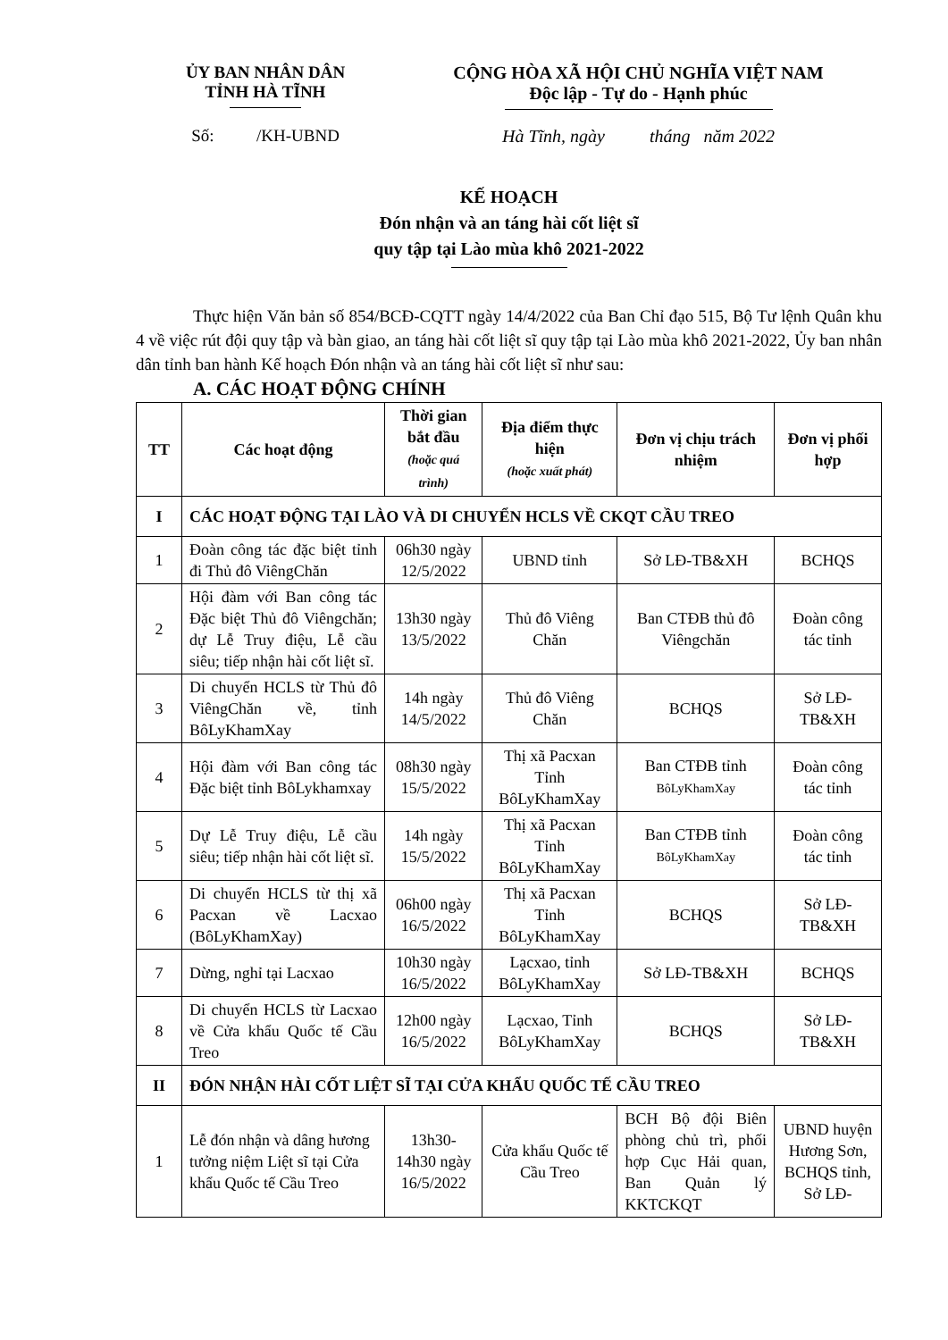ỦY BAN NHÂN DÂN
TỈNH HÀ TĨNH
CỘNG HÒA XÃ HỘI CHỦ NGHĨA VIỆT NAM
Độc lập - Tự do - Hạnh phúc
Số: /KH-UBND Hà Tĩnh, ngày tháng năm 2022
KẾ HOẠCH
Đón nhận và an táng hài cốt liệt sĩ
quy tập tại Lào mùa khô 2021-2022
Thực hiện Văn bản số 854/BCĐ-CQTT ngày 14/4/2022 của Ban Chỉ đạo 515, Bộ Tư lệnh Quân khu 4 về việc rút đội quy tập và bàn giao, an táng hài cốt liệt sĩ quy tập tại Lào mùa khô 2021-2022, Ủy ban nhân dân tỉnh ban hành Kế hoạch Đón nhận và an táng hài cốt liệt sĩ như sau:
A. CÁC HOẠT ĐỘNG CHÍNH
| TT | Các hoạt động | Thời gian bắt đầu (hoặc quá trình) | Địa điểm thực hiện (hoặc xuất phát) | Đơn vị chịu trách nhiệm | Đơn vị phối hợp |
| --- | --- | --- | --- | --- | --- |
| I | CÁC HOẠT ĐỘNG TẠI LÀO VÀ DI CHUYỂN HCLS VỀ CKQT CẦU TREO | | | | |
| 1 | Đoàn công tác đặc biệt tỉnh đi Thủ đô ViêngChăn | 06h30 ngày 12/5/2022 | UBND tỉnh | Sở LĐ-TB&XH | BCHQS |
| 2 | Hội đàm với Ban công tác Đặc biệt Thủ đô Viêngchăn; dự Lễ Truy điệu, Lễ cầu siêu; tiếp nhận hài cốt liệt sĩ. | 13h30 ngày 13/5/2022 | Thủ đô Viêng Chăn | Ban CTĐB thủ đô Viêngchăn | Đoàn công tác tỉnh |
| 3 | Di chuyển HCLS từ Thủ đô ViêngChăn về, tỉnh BôLyKhamXay | 14h ngày 14/5/2022 | Thủ đô Viêng Chăn | BCHQS | Sở LĐ-TB&XH |
| 4 | Hội đàm với Ban công tác Đặc biệt tỉnh BôLykhamxay | 08h30 ngày 15/5/2022 | Thị xã Pacxan Tỉnh BôLyKhamXay | Ban CTĐB tỉnh BôLyKhamXay | Đoàn công tác tỉnh |
| 5 | Dự Lễ Truy điệu, Lễ cầu siêu; tiếp nhận hài cốt liệt sĩ. | 14h ngày 15/5/2022 | Thị xã Pacxan Tỉnh BôLyKhamXay | Ban CTĐB tỉnh BôLyKhamXay | Đoàn công tác tỉnh |
| 6 | Di chuyển HCLS từ thị xã Pacxan về Lacxao (BôLyKhamXay) | 06h00 ngày 16/5/2022 | Thị xã Pacxan Tỉnh BôLyKhamXay | BCHQS | Sở LĐ-TB&XH |
| 7 | Dừng, nghỉ tại Lacxao | 10h30 ngày 16/5/2022 | Lạcxao, tỉnh BôLyKhamXay | Sở LĐ-TB&XH | BCHQS |
| 8 | Di chuyển HCLS từ Lacxao về Cửa khẩu Quốc tế Cầu Treo | 12h00 ngày 16/5/2022 | Lạcxao, Tỉnh BôLyKhamXay | BCHQS | Sở LĐ-TB&XH |
| II | ĐÓN NHẬN HÀI CỐT LIỆT SĨ TẠI CỬA KHẨU QUỐC TẾ CẦU TREO | | | | |
| 1 | Lễ đón nhận và dâng hương tưởng niệm Liệt sĩ tại Cửa khẩu Quốc tế Cầu Treo | 13h30-14h30 ngày 16/5/2022 | Cửa khẩu Quốc tế Cầu Treo | BCH Bộ đội Biên phòng chủ trì, phối hợp Cục Hải quan, Ban Quản lý KKTCKQT | UBND huyện Hương Sơn, BCHQS tỉnh, Sở LĐ- |